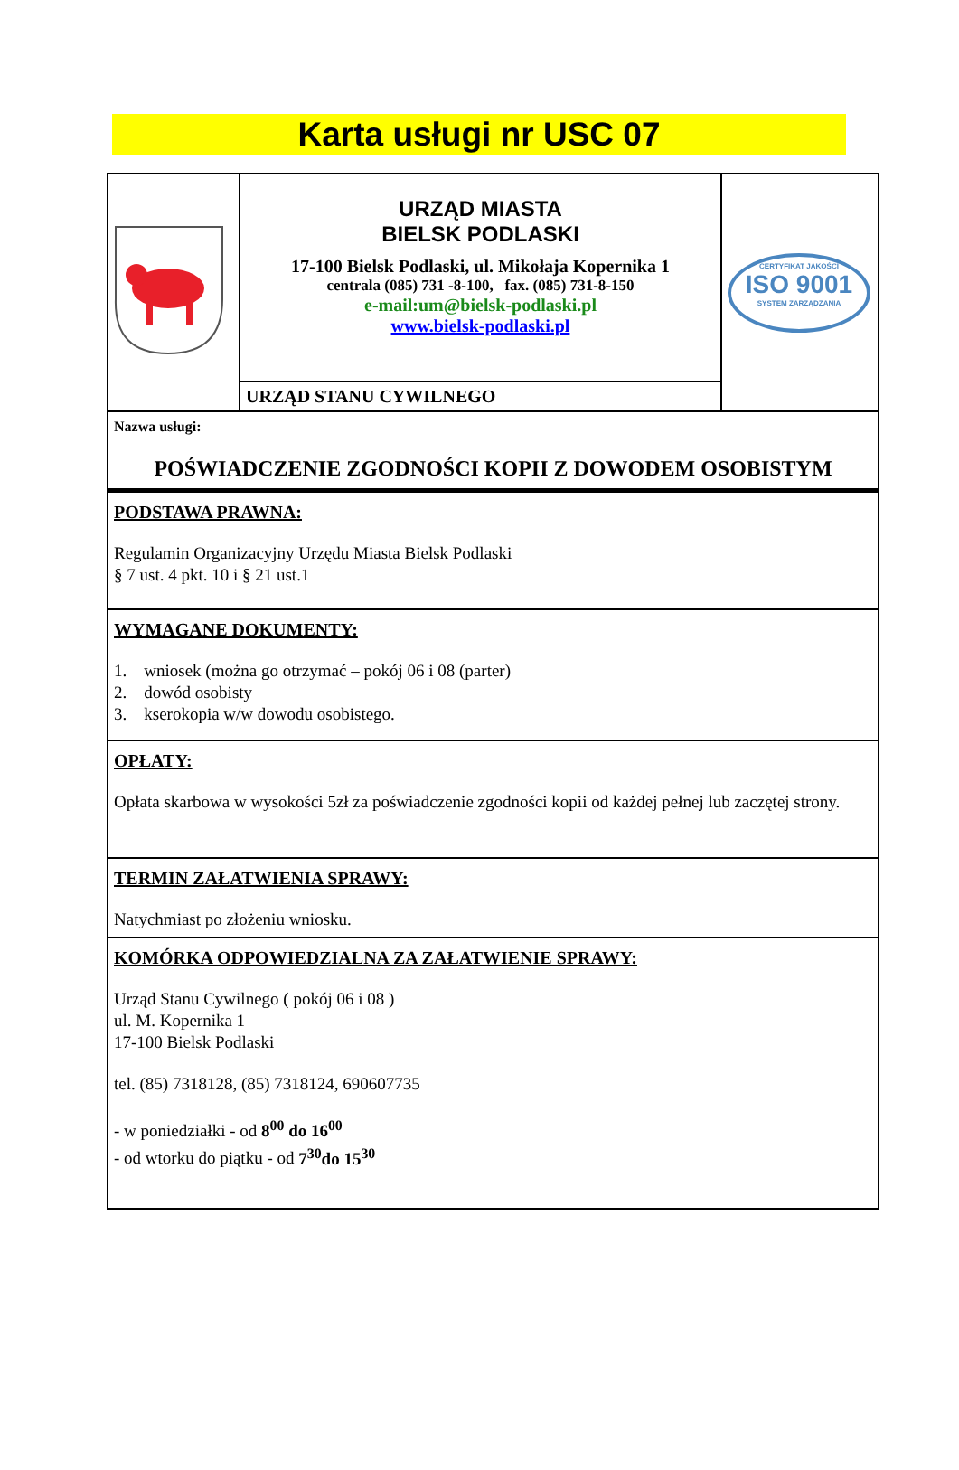Karta usługi nr USC 07
| | URZĄD MIASTA BIELSK PODLASKI 17-100 Bielsk Podlaski, ul. Mikołaja Kopernika 1 centrala (085) 731 -8-100, fax. (085) 731-8-150 e-mail:um@bielsk-podlaski.pl www.bielsk-podlaski.pl | CERTYFIKAT JAKOŚCI ISO 9001 SYSTEM ZARZĄDZANIA |
| | URZĄD STANU CYWILNEGO | |
| Nazwa usługi: POŚWIADCZENIE ZGODNOŚCI KOPII Z DOWODEM OSOBISTYM | | |
| PODSTAWA PRAWNA: Regulamin Organizacyjny Urzędu Miasta Bielsk Podlaski § 7 ust. 4 pkt. 10 i § 21 ust.1 | | |
| WYMAGANE DOKUMENTY: 1. wniosek (można go otrzymać – pokój 06 i 08 (parter) 2. dowód osobisty 3. kserokopia w/w dowodu osobistego. | | |
| OPŁATY: Opłata skarbowa w wysokości 5zł za poświadczenie zgodności kopii od każdej pełnej lub zaczętej strony. | | |
| TERMIN ZAŁATWIENIA SPRAWY: Natychmiast po złożeniu wniosku. | | |
| KOMÓRKA ODPOWIEDZIALNA ZA ZAŁATWIENIE SPRAWY: Urząd Stanu Cywilnego ( pokój 06 i 08 ) ul. M. Kopernika 1 17-100 Bielsk Podlaski tel. (85) 7318128, (85) 7318124, 690607735 - w poniedziałki - od 8<sup>00</sup> do 16<sup>00</sup> - od wtorku do piątku - od 7<sup>30</sup>do 15<sup>30</sup> | | |